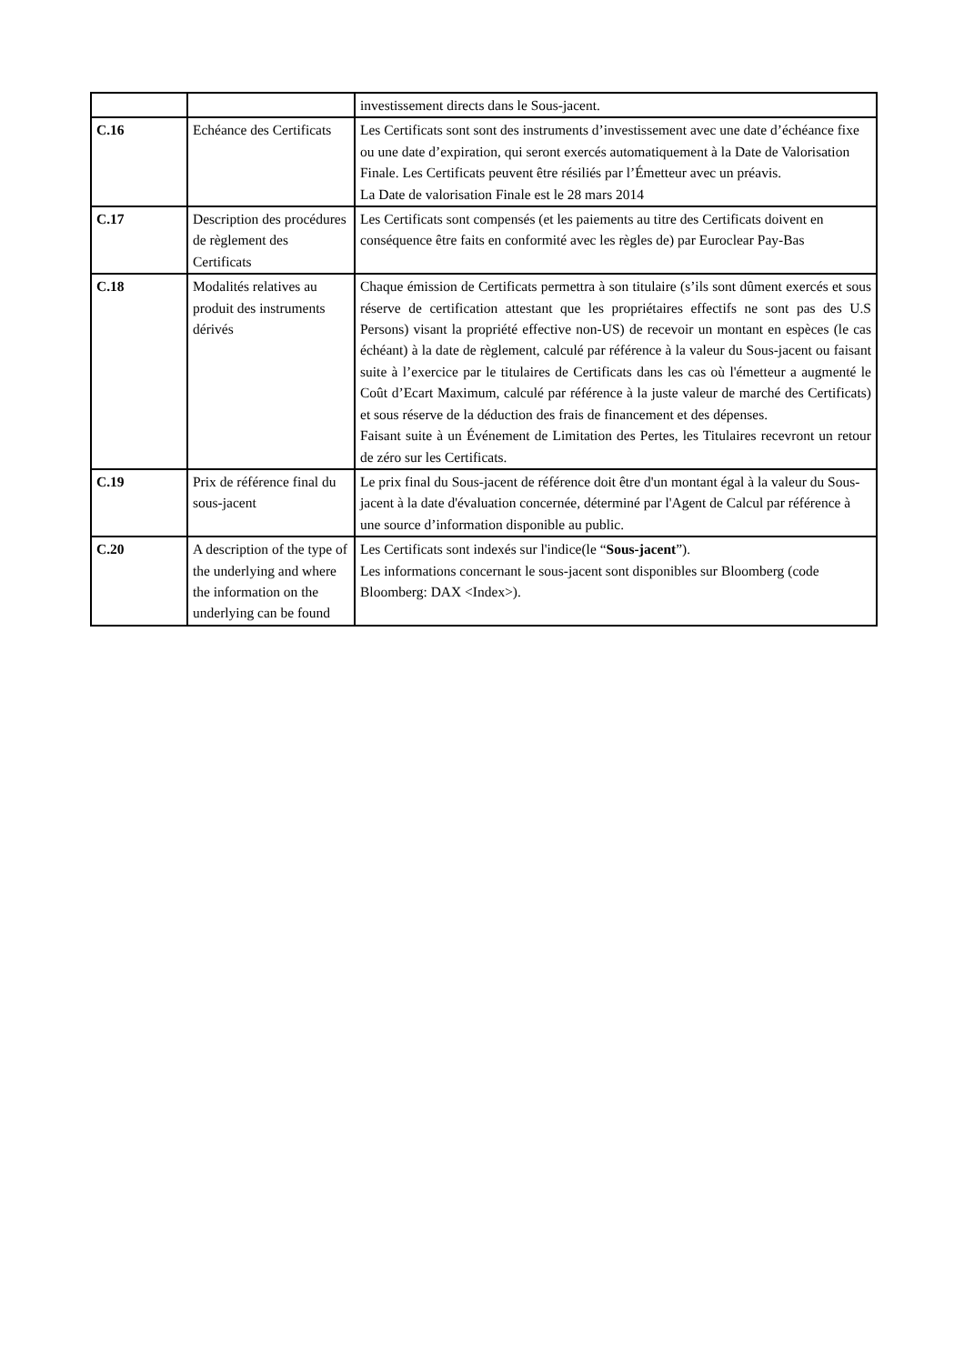| | | investissement directs dans le Sous-jacent. |
| C.16 | Echéance des Certificats | Les Certificats sont sont des instruments d’investissement avec une date d’échéance fixe ou une date d’expiration, qui seront exercés automatiquement à la Date de Valorisation Finale. Les Certificats peuvent être résiliés par l’Émetteur avec un préavis. La Date de valorisation Finale est le 28 mars 2014 |
| C.17 | Description des procédures de règlement des Certificats | Les Certificats sont compensés (et les paiements au titre des Certificats doivent en conséquence être faits en conformité avec les règles de) par Euroclear Pay-Bas |
| C.18 | Modalités relatives au produit des instruments dérivés | Chaque émission de Certificats permettra à son titulaire (s’ils sont dûment exercés et sous réserve de certification attestant que les propriétaires effectifs ne sont pas des U.S Persons) visant la propriété effective non-US) de recevoir un montant en espèces (le cas échéant) à la date de règlement, calculé par référence à la valeur du Sous-jacent ou faisant suite à l’exercice par le titulaires de Certificats dans les cas où l'émetteur a augmenté le Coût d’Ecart Maximum, calculé par référence à la juste valeur de marché des Certificats) et sous réserve de la déduction des frais de financement et des dépenses. Faisant suite à un Événement de Limitation des Pertes, les Titulaires recevront un retour de zéro sur les Certificats. |
| C.19 | Prix de référence final du sous-jacent | Le prix final du Sous-jacent de référence doit être d'un montant égal à la valeur du Sous-jacent à la date d'évaluation concernée, déterminé par l'Agent de Calcul par référence à une source d’information disponible au public. |
| C.20 | A description of the type of the underlying and where the information on the underlying can be found | Les Certificats sont indexés sur l'indice(le “ Sous-jacent ”). Les informations concernant le sous-jacent sont disponibles sur Bloomberg (code Bloomberg: DAX <Index>). |